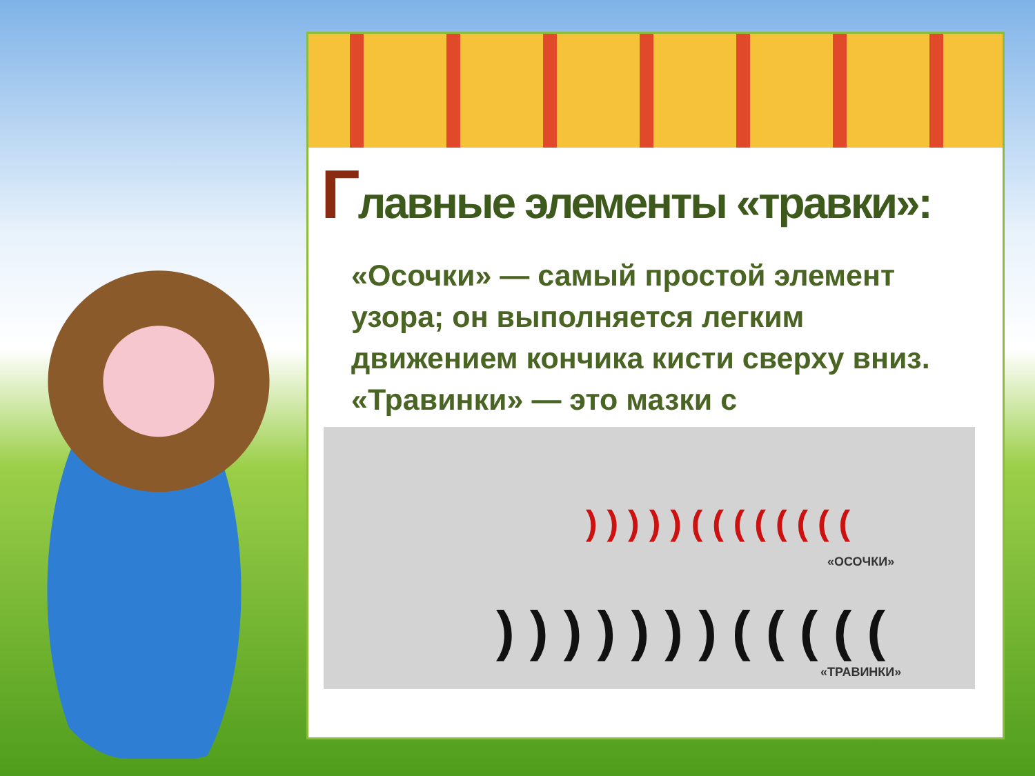Главные элементы «травки»:
«Осочки» — самый простой элемент узора; он выполняется легким движением кончика кисти сверху вниз.
«Травинки» — это мазки с
) ) ) ) ) ( ( ( ( ( ( ( (
«ОСОЧКИ»
) ) ) ) ) ) ) ( ( ( ( (
«ТРАВИНКИ»